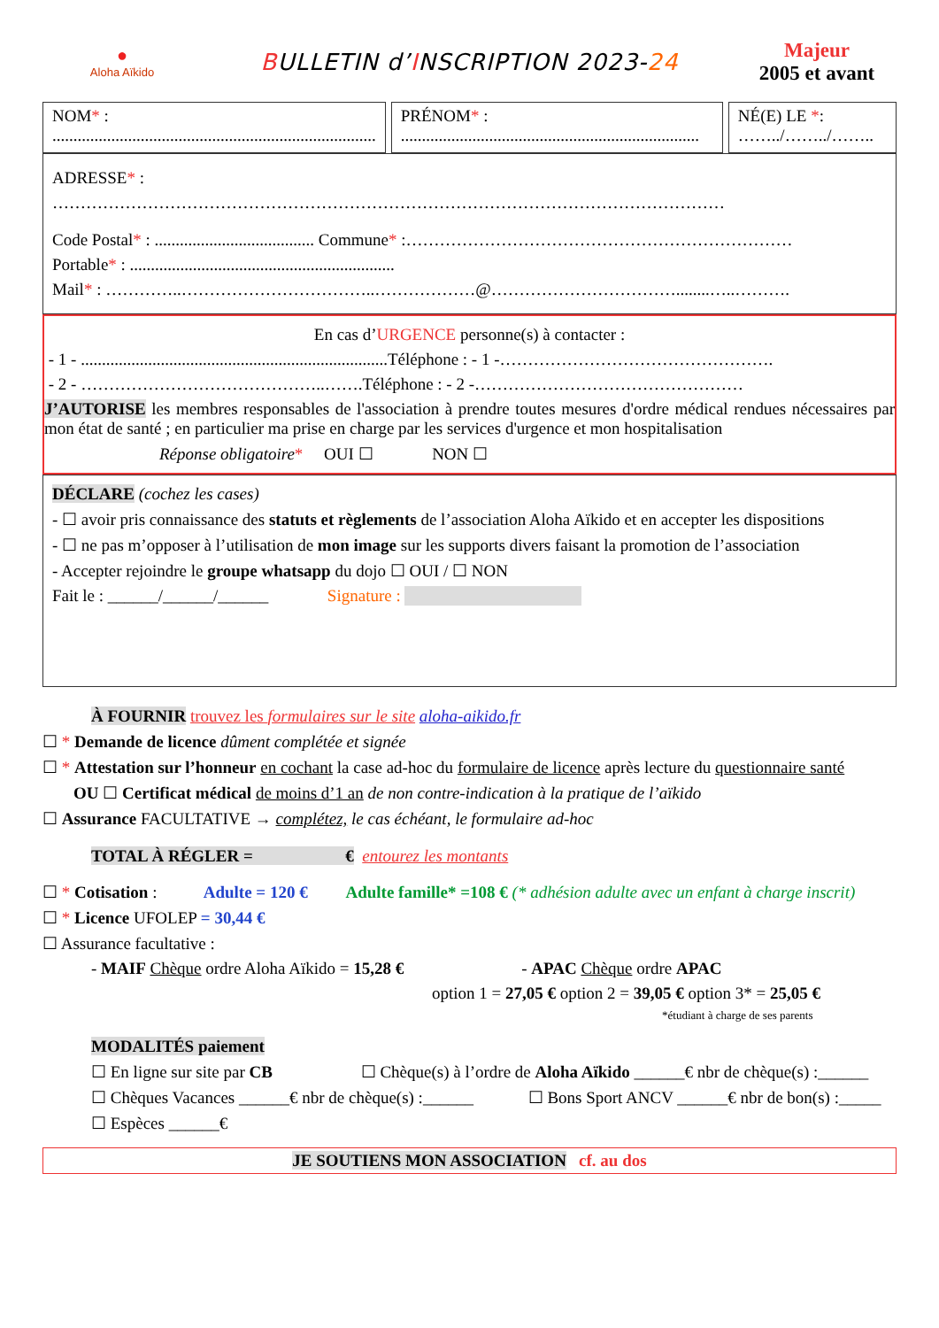●
Aloha Aïkido
BULLETIN d’INSCRIPTION 2023-24
Majeur
2005 et avant
NOM* :
.............................................................................
PRÉNOM* :
.......................................................................
NÉ(E) LE *:
……../……../……..
ADRESSE* :
…………………………………………………………………………………………………………
Code Postal* : ...................................... Commune* :……………………………………………………………
Portable* : ...............................................................
Mail* : …………..……………………………..………………@……………………………........…..……….
En cas d’URGENCE personne(s) à contacter :
- 1 - .........................................................................Téléphone : - 1 -………………………………………….
- 2 - ……………………………………..…….Téléphone : - 2 -…………………………………………
J’AUTORISE les membres responsables de l'association à prendre toutes mesures d'ordre médical rendues nécessaires par mon état de santé ; en particulier ma prise en charge par les services d'urgence et mon hospitalisation
Réponse obligatoire* OUI ☐ NON ☐
DÉCLARE (cochez les cases)
- ☐ avoir pris connaissance des statuts et règlements de l’association Aloha Aïkido et en accepter les dispositions
- ☐ ne pas m’opposer à l’utilisation de mon image sur les supports divers faisant la promotion de l’association
- Accepter rejoindre le groupe whatsapp du dojo ☐ OUI / ☐ NON
Fait le : ______/______/______ Signature :
À FOURNIR trouvez les formulaires sur le site aloha-aikido.fr
☐ * Demande de licence dûment complétée et signée
☐ * Attestation sur l’honneur en cochant la case ad-hoc du formulaire de licence après lecture du questionnaire santé
OU ☐ Certificat médical de moins d’1 an de non contre-indication à la pratique de l’aïkido
☐ Assurance FACULTATIVE → complétez, le cas échéant, le formulaire ad-hoc
TOTAL À RÉGLER = € entourez les montants
☐ * Cotisation : Adulte = 120 € Adulte famille* =108 € (* adhésion adulte avec un enfant à charge inscrit)
☐ * Licence UFOLEP = 30,44 €
☐ Assurance facultative :
- MAIF Chèque ordre Aloha Aïkido = 15,28 € - APAC Chèque ordre APAC
option 1 = 27,05 € option 2 = 39,05 € option 3* = 25,05 €
*étudiant à charge de ses parents
MODALITÉS paiement
☐ En ligne sur site par CB ☐ Chèque(s) à l’ordre de Aloha Aïkido ______€ nbr de chèque(s) :______
☐ Chèques Vacances ______€ nbr de chèque(s) :______ ☐ Bons Sport ANCV ______€ nbr de bon(s) :_____
☐ Espèces ______€
JE SOUTIENS MON ASSOCIATION cf. au dos